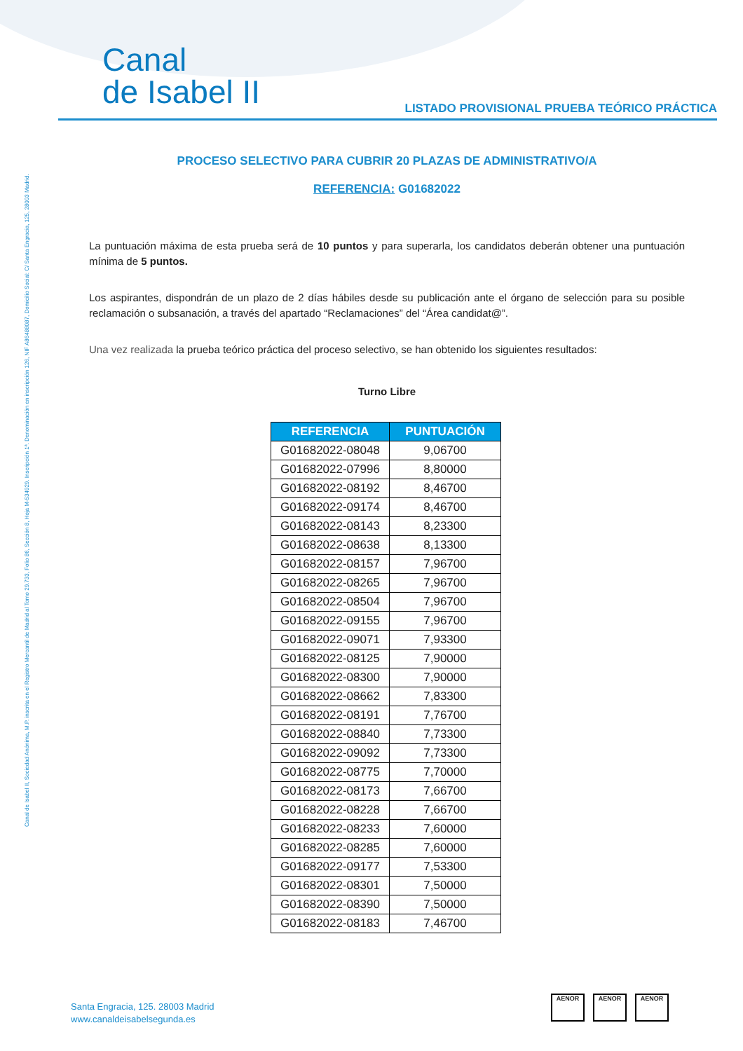Canal
de Isabel II
LISTADO PROVISIONAL PRUEBA TEÓRICO PRÁCTICA
Canal de Isabel II, Sociedad Anónima, M.P. inscrita en el Registro Mercantil de Madrid al Tomo 29.733, Folio 86, Sección 8, Hoja M-534929. Inscripción 1ª. Denominación en inscripción 126, NIF A86488087, Domicilio Social: C/ Santa Engracia, 125, 28003 Madrid.
PROCESO SELECTIVO PARA CUBRIR 20 PLAZAS DE ADMINISTRATIVO/A
REFERENCIA: G01682022
La puntuación máxima de esta prueba será de 10 puntos y para superarla, los candidatos deberán obtener una puntuación mínima de 5 puntos.
Los aspirantes, dispondrán de un plazo de 2 días hábiles desde su publicación ante el órgano de selección para su posible reclamación o subsanación, a través del apartado “Reclamaciones” del “Área candidat@”.
Una vez realizada la prueba teórico práctica del proceso selectivo, se han obtenido los siguientes resultados:
Turno Libre
| REFERENCIA | PUNTUACIÓN |
| --- | --- |
| G01682022-08048 | 9,06700 |
| G01682022-07996 | 8,80000 |
| G01682022-08192 | 8,46700 |
| G01682022-09174 | 8,46700 |
| G01682022-08143 | 8,23300 |
| G01682022-08638 | 8,13300 |
| G01682022-08157 | 7,96700 |
| G01682022-08265 | 7,96700 |
| G01682022-08504 | 7,96700 |
| G01682022-09155 | 7,96700 |
| G01682022-09071 | 7,93300 |
| G01682022-08125 | 7,90000 |
| G01682022-08300 | 7,90000 |
| G01682022-08662 | 7,83300 |
| G01682022-08191 | 7,76700 |
| G01682022-08840 | 7,73300 |
| G01682022-09092 | 7,73300 |
| G01682022-08775 | 7,70000 |
| G01682022-08173 | 7,66700 |
| G01682022-08228 | 7,66700 |
| G01682022-08233 | 7,60000 |
| G01682022-08285 | 7,60000 |
| G01682022-09177 | 7,53300 |
| G01682022-08301 | 7,50000 |
| G01682022-08390 | 7,50000 |
| G01682022-08183 | 7,46700 |
Santa Engracia, 125. 28003 Madrid
www.canaldeisabelsegunda.es
AENOR AENOR AENOR